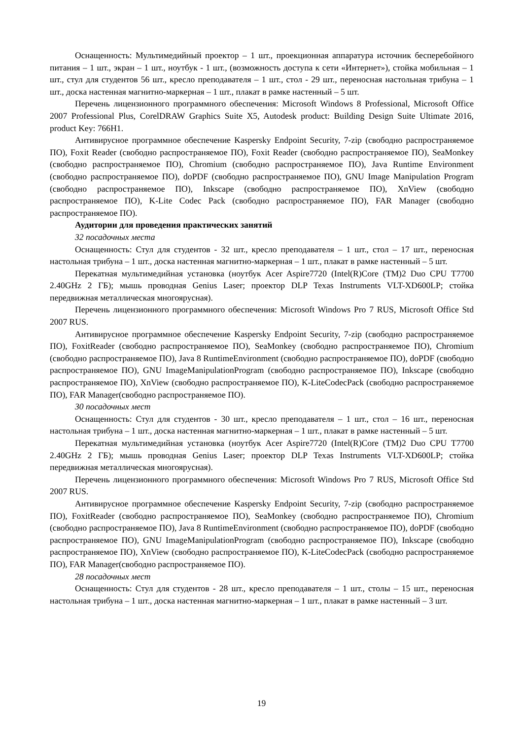Оснащенность: Мультимедийный проектор – 1 шт., проекционная аппаратура источник бесперебойного питания – 1 шт., экран – 1 шт., ноутбук - 1 шт., (возможность доступа к сети «Интернет»), стойка мобильная – 1 шт., стул для студентов 56 шт., кресло преподавателя – 1 шт., стол - 29 шт., переносная настольная трибуна – 1 шт., доска настенная магнитно-маркерная – 1 шт., плакат в рамке настенный – 5 шт.
Перечень лицензионного программного обеспечения: Microsoft Windows 8 Professional, Microsoft Office 2007 Professional Plus, CorelDRAW Graphics Suite X5, Autodesk product: Building Design Suite Ultimate 2016, product Key: 766H1.
Антивирусное программное обеспечение Kaspersky Endpoint Security, 7-zip (свободно распространяемое ПО), Foxit Reader (свободно распространяемое ПО), Foxit Reader (свободно распространяемое ПО), SeaMonkey (свободно распространяемое ПО), Chromium (свободно распространяемое ПО), Java Runtime Environment (свободно распространяемое ПО), doPDF (свободно распространяемое ПО), GNU Image Manipulation Program (свободно распространяемое ПО), Inkscape (свободно распространяемое ПО), XnView (свободно распространяемое ПО), K-Lite Codec Pack (свободно распространяемое ПО), FAR Manager (свободно распространяемое ПО).
Аудитории для проведения практических занятий
32 посадочных места
Оснащенность: Стул для студентов - 32 шт., кресло преподавателя – 1 шт., стол – 17 шт., переносная настольная трибуна – 1 шт., доска настенная магнитно-маркерная – 1 шт., плакат в рамке настенный – 5 шт.
Перекатная мультимедийная установка (ноутбук Acer Aspire7720 (Intel(R)Core (TM)2 Duo CPU T7700 2.40GHz 2 ГБ); мышь проводная Genius Laser; проектор DLP Texas Instruments VLT-XD600LP; стойка передвижная металлическая многоярусная).
Перечень лицензионного программного обеспечения: Microsoft Windows Pro 7 RUS, Microsoft Office Std 2007 RUS.
Антивирусное программное обеспечение Kaspersky Endpoint Security, 7-zip (свободно распространяемое ПО), FoxitReader (свободно распространяемое ПО), SeaMonkey (свободно распространяемое ПО), Chromium (свободно распространяемое ПО), Java 8 RuntimeEnvironment (свободно распространяемое ПО), doPDF (свободно распространяемое ПО), GNU ImageManipulationProgram (свободно распространяемое ПО), Inkscape (свободно распространяемое ПО), XnView (свободно распространяемое ПО), K-LiteCodecPack (свободно распространяемое ПО), FAR Manager(свободно распространяемое ПО).
30 посадочных мест
Оснащенность: Стул для студентов - 30 шт., кресло преподавателя – 1 шт., стол – 16 шт., переносная настольная трибуна – 1 шт., доска настенная магнитно-маркерная – 1 шт., плакат в рамке настенный – 5 шт.
Перекатная мультимедийная установка (ноутбук Acer Aspire7720 (Intel(R)Core (TM)2 Duo CPU T7700 2.40GHz 2 ГБ); мышь проводная Genius Laser; проектор DLP Texas Instruments VLT-XD600LP; стойка передвижная металлическая многоярусная).
Перечень лицензионного программного обеспечения: Microsoft Windows Pro 7 RUS, Microsoft Office Std 2007 RUS.
Антивирусное программное обеспечение Kaspersky Endpoint Security, 7-zip (свободно распространяемое ПО), FoxitReader (свободно распространяемое ПО), SeaMonkey (свободно распространяемое ПО), Chromium (свободно распространяемое ПО), Java 8 RuntimeEnvironment (свободно распространяемое ПО), doPDF (свободно распространяемое ПО), GNU ImageManipulationProgram (свободно распространяемое ПО), Inkscape (свободно распространяемое ПО), XnView (свободно распространяемое ПО), K-LiteCodecPack (свободно распространяемое ПО), FAR Manager(свободно распространяемое ПО).
28 посадочных мест
Оснащенность: Стул для студентов - 28 шт., кресло преподавателя – 1 шт., столы – 15 шт., переносная настольная трибуна – 1 шт., доска настенная магнитно-маркерная – 1 шт., плакат в рамке настенный – 3 шт.
19